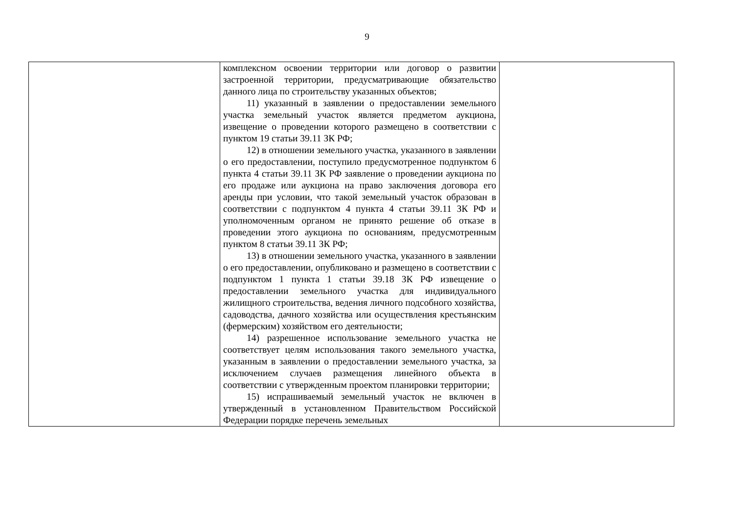9
| | комплексном освоении территории или договор о развитии застроенной территории, предусматривающие обязательство данного лица по строительству указанных объектов; 11) указанный в заявлении о предоставлении земельного участка земельный участок является предметом аукциона, извещение о проведении которого размещено в соответствии с пунктом 19 статьи 39.11 ЗК РФ; 12) в отношении земельного участка, указанного в заявлении о его предоставлении, поступило предусмотренное подпунктом 6 пункта 4 статьи 39.11 ЗК РФ заявление о проведении аукциона по его продаже или аукциона на право заключения договора его аренды при условии, что такой земельный участок образован в соответствии с подпунктом 4 пункта 4 статьи 39.11 ЗК РФ и уполномоченным органом не принято решение об отказе в проведении этого аукциона по основаниям, предусмотренным пунктом 8 статьи 39.11 ЗК РФ; 13) в отношении земельного участка, указанного в заявлении о его предоставлении, опубликовано и размещено в соответствии с подпунктом 1 пункта 1 статьи 39.18 ЗК РФ извещение о предоставлении земельного участка для индивидуального жилищного строительства, ведения личного подсобного хозяйства, садоводства, дачного хозяйства или осуществления крестьянским (фермерским) хозяйством его деятельности; 14) разрешенное использование земельного участка не соответствует целям использования такого земельного участка, указанным в заявлении о предоставлении земельного участка, за исключением случаев размещения линейного объекта в соответствии с утвержденным проектом планировки территории; 15) испрашиваемый земельный участок не включен в утвержденный в установленном Правительством Российской Федерации порядке перечень земельных | |